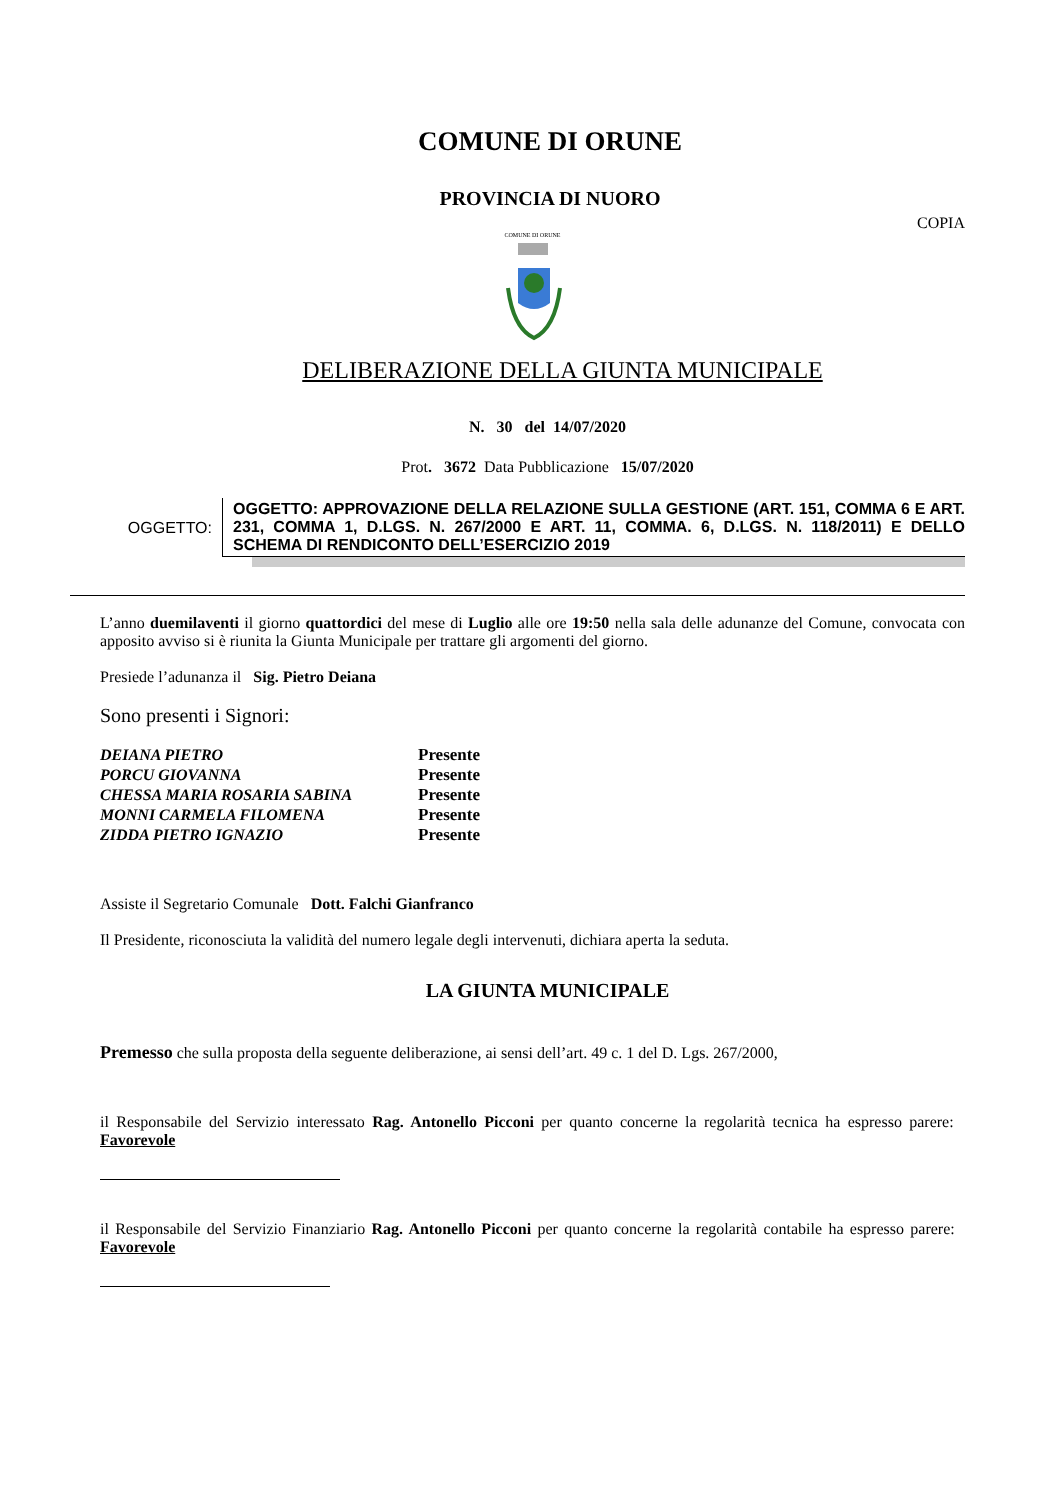COMUNE DI ORUNE
PROVINCIA DI NUORO
COPIA
COMUNE DI ORUNE
DELIBERAZIONE DELLA GIUNTA MUNICIPALE
N. 30 del 14/07/2020
Prot. 3672 Data Pubblicazione 15/07/2020
OGGETTO:
OGGETTO: APPROVAZIONE DELLA RELAZIONE SULLA GESTIONE (ART. 151, COMMA 6 E ART. 231, COMMA 1, D.LGS. N. 267/2000 E ART. 11, COMMA. 6, D.LGS. N. 118/2011) E DELLO SCHEMA DI RENDICONTO DELL’ESERCIZIO 2019
L’anno duemilaventi il giorno quattordici del mese di Luglio alle ore 19:50 nella sala delle adunanze del Comune, convocata con apposito avviso si è riunita la Giunta Municipale per trattare gli argomenti del giorno.
Presiede l’adunanza il Sig. Pietro Deiana
Sono presenti i Signori:
| DEIANA PIETRO | Presente |
| PORCU GIOVANNA | Presente |
| CHESSA MARIA ROSARIA SABINA | Presente |
| MONNI CARMELA FILOMENA | Presente |
| ZIDDA PIETRO IGNAZIO | Presente |
Assiste il Segretario Comunale Dott. Falchi Gianfranco
Il Presidente, riconosciuta la validità del numero legale degli intervenuti, dichiara aperta la seduta.
LA GIUNTA MUNICIPALE
Premesso che sulla proposta della seguente deliberazione, ai sensi dell’art. 49 c. 1 del D. Lgs. 267/2000,
il Responsabile del Servizio interessato Rag. Antonello Picconi per quanto concerne la regolarità tecnica ha espresso parere: Favorevole
il Responsabile del Servizio Finanziario Rag. Antonello Picconi per quanto concerne la regolarità contabile ha espresso parere: Favorevole